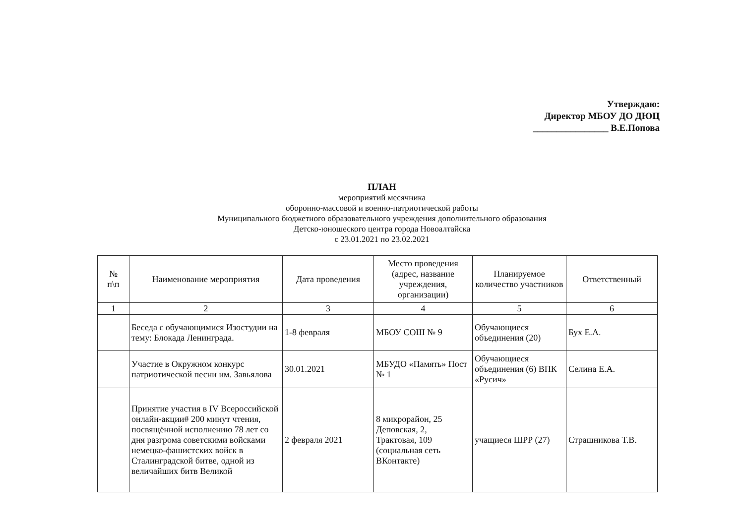Утверждаю:
Директор МБОУ ДО ДЮЦ
________________ В.Е.Попова
ПЛАН
мероприятий месячника
оборонно-массовой и военно-патриотической работы
Муниципального бюджетного образовательного учреждения дополнительного образования
Детско-юношеского центра города Новоалтайска
с 23.01.2021 по 23.02.2021
| № п\п | Наименование мероприятия | Дата проведения | Место проведения (адрес, название учреждения, организации) | Планируемое количество участников | Ответственный |
| --- | --- | --- | --- | --- | --- |
| 1 | 2 | 3 | 4 | 5 | 6 |
| | Беседа с обучающимися Изостудии на тему: Блокада Ленинграда. | 1-8 февраля | МБОУ СОШ № 9 | Обучающиеся объединения (20) | Бух Е.А. |
| | Участие в Окружном конкурс патриотической песни им. Завьялова | 30.01.2021 | МБУДО «Память» Пост № 1 | Обучающиеся объединения (6) ВПК «Русич» | Селина Е.А. |
| | Принятие участия в IV Всероссийской онлайн-акции# 200 минут чтения, посвящённой исполнению 78 лет со дня разгрома советскими войсками немецко-фашистских войск в Сталинградской битве, одной из величайших битв Великой | 2 февраля 2021 | 8 микрорайон, 25 Деповская, 2, Трактовая, 109 (социальная сеть ВКонтакте) | учащиеся ШРР (27) | Страшникова Т.В. |